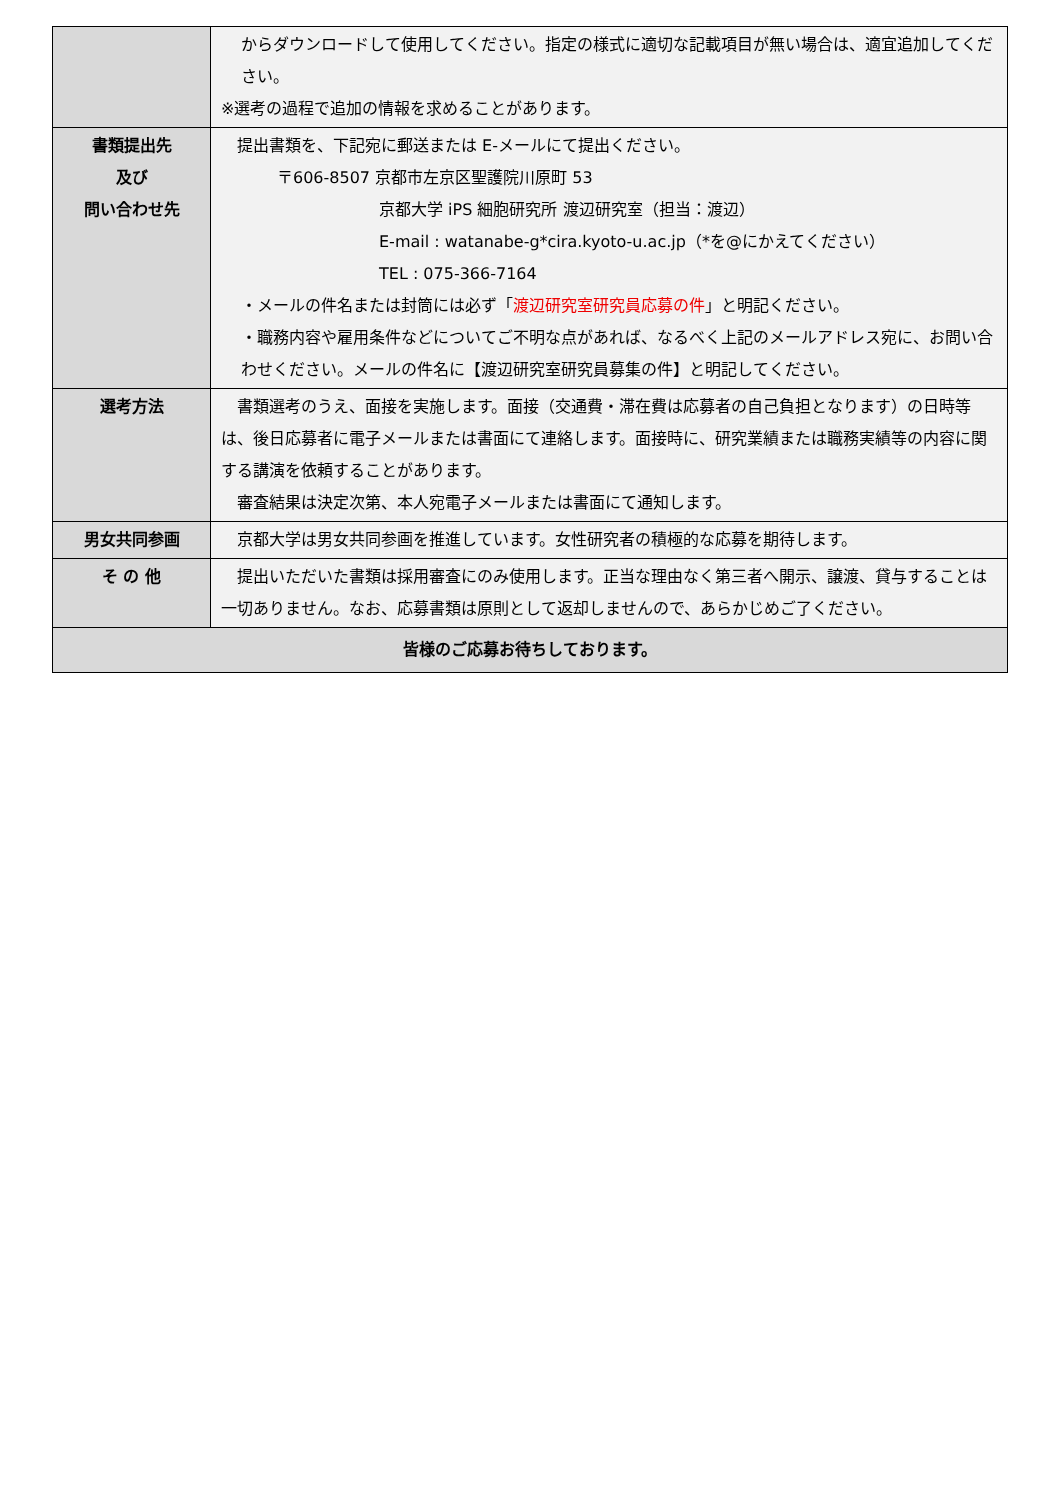| | からダウンロードして使用してください。指定の様式に適切な記載項目が無い場合は、適宜追加してください。 ※選考の過程で追加の情報を求めることがあります。 |
| 書類提出先 及び 問い合わせ先 | 提出書類を、下記宛に郵送または E-メールにて提出ください。 〒606-8507 京都市左京区聖護院川原町 53 京都大学 iPS 細胞研究所 渡辺研究室（担当：渡辺） E-mail : watanabe-g*cira.kyoto-u.ac.jp（*を@にかえてください） TEL : 075-366-7164 ・メールの件名または封筒には必ず「 渡辺研究室研究員応募の件 」と明記ください。 ・職務内容や雇用条件などについてご不明な点があれば、なるべく上記のメールアドレス宛に、お問い合わせください。メールの件名に【渡辺研究室研究員募集の件】と明記してください。 |
| 選考方法 | 書類選考のうえ、面接を実施します。面接（交通費・滞在費は応募者の自己負担となります）の日時等は、後日応募者に電子メールまたは書面にて連絡します。面接時に、研究業績または職務実績等の内容に関する講演を依頼することがあります。 審査結果は決定次第、本人宛電子メールまたは書面にて通知します。 |
| 男女共同参画 | 京都大学は男女共同参画を推進しています。女性研究者の積極的な応募を期待します。 |
| そ の 他 | 提出いただいた書類は採用審査にのみ使用します。正当な理由なく第三者へ開示、譲渡、貸与することは一切ありません。なお、応募書類は原則として返却しませんので、あらかじめご了ください。 |
| 皆様のご応募お待ちしております。 | |